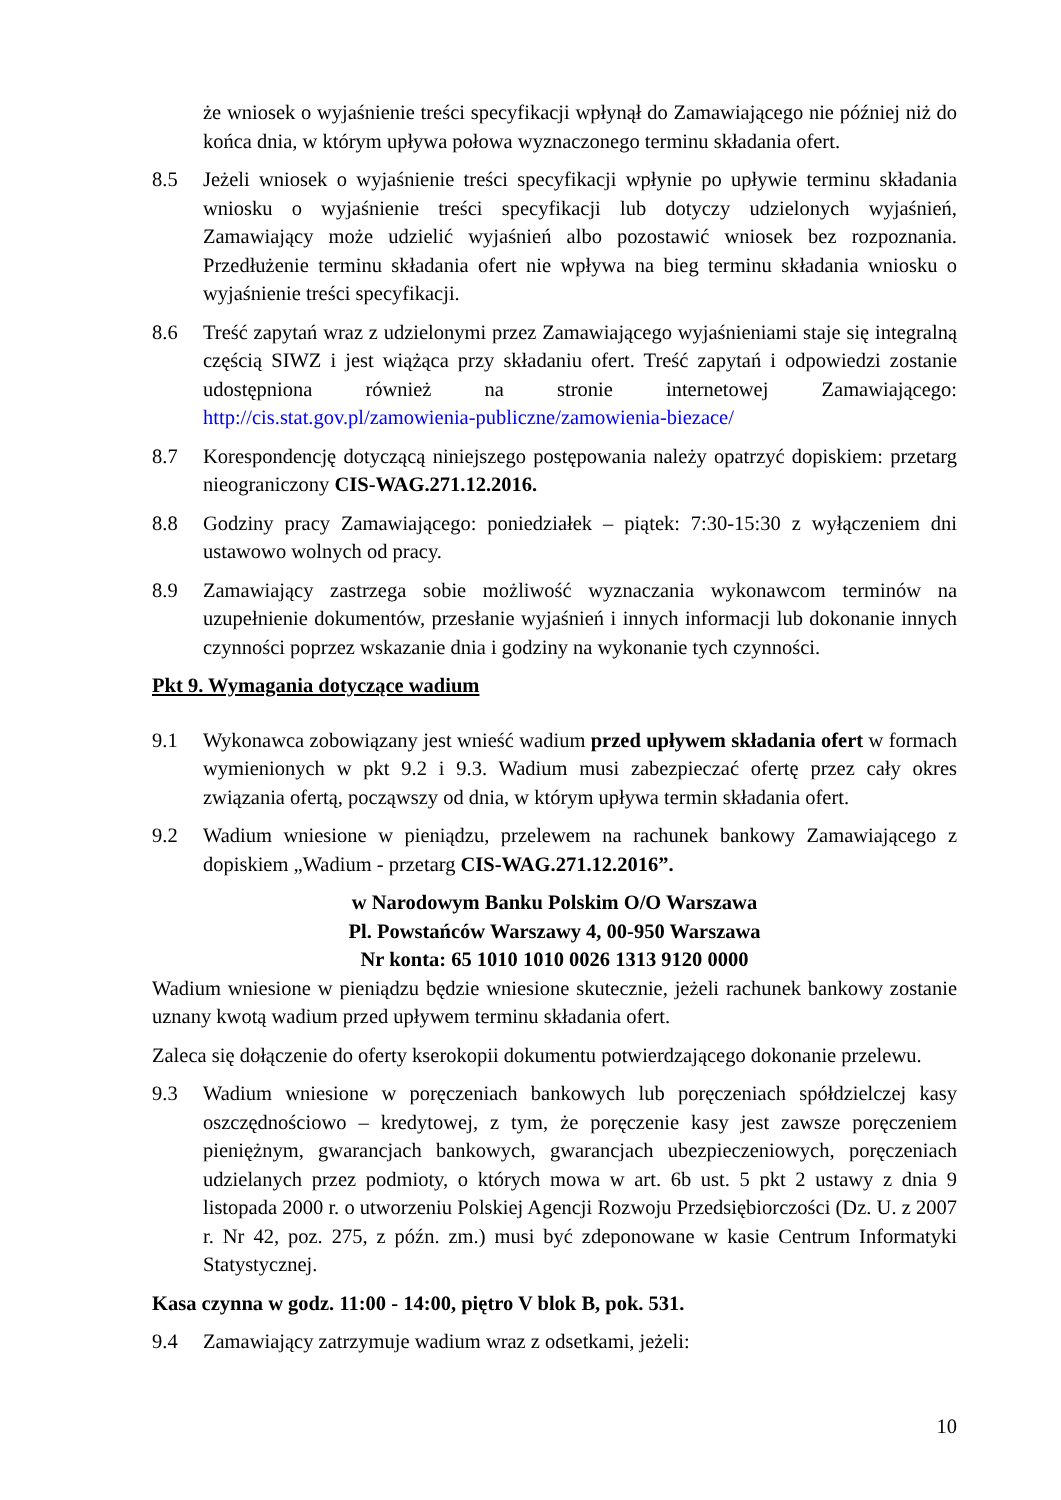że wniosek o wyjaśnienie treści specyfikacji wpłynął do Zamawiającego nie później niż do końca dnia, w którym upływa połowa wyznaczonego terminu składania ofert.
8.5 Jeżeli wniosek o wyjaśnienie treści specyfikacji wpłynie po upływie terminu składania wniosku o wyjaśnienie treści specyfikacji lub dotyczy udzielonych wyjaśnień, Zamawiający może udzielić wyjaśnień albo pozostawić wniosek bez rozpoznania. Przedłużenie terminu składania ofert nie wpływa na bieg terminu składania wniosku o wyjaśnienie treści specyfikacji.
8.6 Treść zapytań wraz z udzielonymi przez Zamawiającego wyjaśnieniami staje się integralną częścią SIWZ i jest wiążąca przy składaniu ofert. Treść zapytań i odpowiedzi zostanie udostępniona również na stronie internetowej Zamawiającego: http://cis.stat.gov.pl/zamowienia-publiczne/zamowienia-biezace/
8.7 Korespondencję dotyczącą niniejszego postępowania należy opatrzyć dopiskiem: przetarg nieograniczony CIS-WAG.271.12.2016.
8.8 Godziny pracy Zamawiającego: poniedziałek – piątek: 7:30-15:30 z wyłączeniem dni ustawowo wolnych od pracy.
8.9 Zamawiający zastrzega sobie możliwość wyznaczania wykonawcom terminów na uzupełnienie dokumentów, przesłanie wyjaśnień i innych informacji lub dokonanie innych czynności poprzez wskazanie dnia i godziny na wykonanie tych czynności.
Pkt 9. Wymagania dotyczące wadium
9.1 Wykonawca zobowiązany jest wnieść wadium przed upływem składania ofert w formach wymienionych w pkt 9.2 i 9.3. Wadium musi zabezpieczać ofertę przez cały okres związania ofertą, począwszy od dnia, w którym upływa termin składania ofert.
9.2 Wadium wniesione w pieniądzu, przelewem na rachunek bankowy Zamawiającego z dopiskiem „Wadium - przetarg CIS-WAG.271.12.2016”.
w Narodowym Banku Polskim O/O Warszawa
Pl. Powstańców Warszawy 4, 00-950 Warszawa
Nr konta: 65 1010 1010 0026 1313 9120 0000
Wadium wniesione w pieniądzu będzie wniesione skutecznie, jeżeli rachunek bankowy zostanie uznany kwotą wadium przed upływem terminu składania ofert.
Zaleca się dołączenie do oferty kserokopii dokumentu potwierdzającego dokonanie przelewu.
9.3 Wadium wniesione w poręczeniach bankowych lub poręczeniach spółdzielczej kasy oszczędnościowo – kredytowej, z tym, że poręczenie kasy jest zawsze poręczeniem pieniężnym, gwarancjach bankowych, gwarancjach ubezpieczeniowych, poręczeniach udzielanych przez podmioty, o których mowa w art. 6b ust. 5 pkt 2 ustawy z dnia 9 listopada 2000 r. o utworzeniu Polskiej Agencji Rozwoju Przedsiębiorczości (Dz. U. z 2007 r. Nr 42, poz. 275, z późn. zm.) musi być zdeponowane w kasie Centrum Informatyki Statystycznej.
Kasa czynna w godz. 11:00 - 14:00, piętro V blok B, pok. 531.
9.4 Zamawiający zatrzymuje wadium wraz z odsetkami, jeżeli:
10